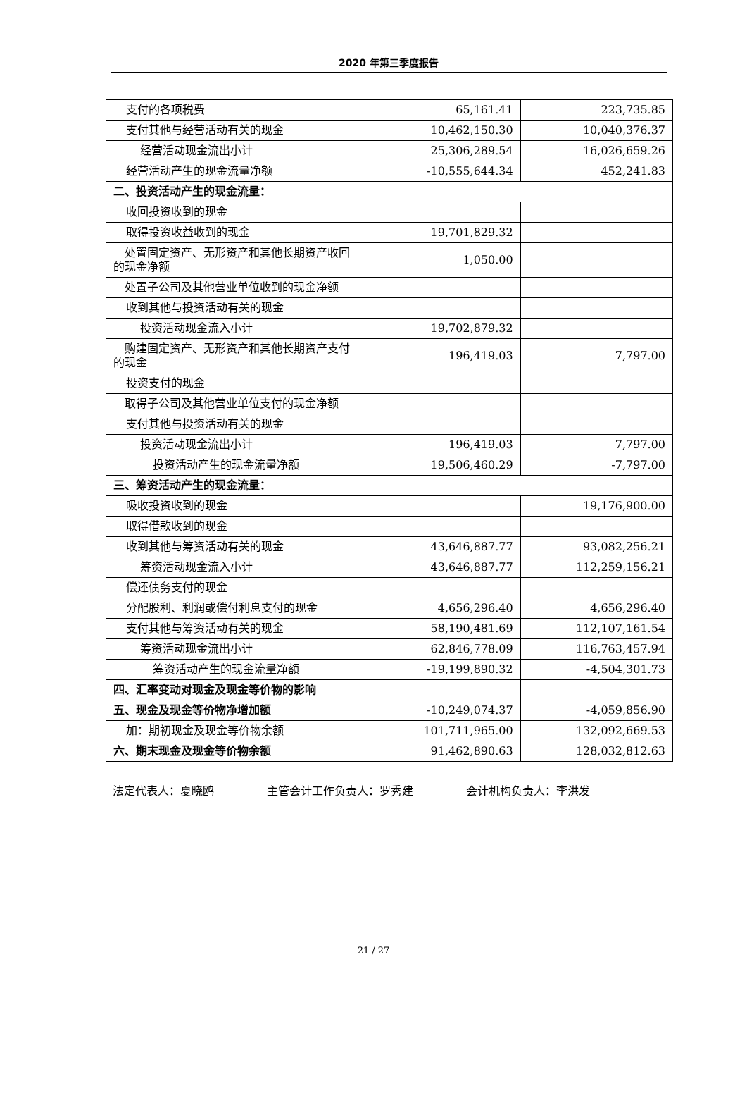2020 年第三季度报告
| 支付的各项税费 | 65,161.41 | 223,735.85 |
| 支付其他与经营活动有关的现金 | 10,462,150.30 | 10,040,376.37 |
| 经营活动现金流出小计 | 25,306,289.54 | 16,026,659.26 |
| 经营活动产生的现金流量净额 | -10,555,644.34 | 452,241.83 |
| 二、投资活动产生的现金流量： | | |
| 收回投资收到的现金 | | |
| 取得投资收益收到的现金 | 19,701,829.32 | |
| 处置固定资产、无形资产和其他长期资产收回的现金净额 | 1,050.00 | |
| 处置子公司及其他营业单位收到的现金净额 | | |
| 收到其他与投资活动有关的现金 | | |
| 投资活动现金流入小计 | 19,702,879.32 | |
| 购建固定资产、无形资产和其他长期资产支付的现金 | 196,419.03 | 7,797.00 |
| 投资支付的现金 | | |
| 取得子公司及其他营业单位支付的现金净额 | | |
| 支付其他与投资活动有关的现金 | | |
| 投资活动现金流出小计 | 196,419.03 | 7,797.00 |
| 投资活动产生的现金流量净额 | 19,506,460.29 | -7,797.00 |
| 三、筹资活动产生的现金流量： | | |
| 吸收投资收到的现金 | | 19,176,900.00 |
| 取得借款收到的现金 | | |
| 收到其他与筹资活动有关的现金 | 43,646,887.77 | 93,082,256.21 |
| 筹资活动现金流入小计 | 43,646,887.77 | 112,259,156.21 |
| 偿还债务支付的现金 | | |
| 分配股利、利润或偿付利息支付的现金 | 4,656,296.40 | 4,656,296.40 |
| 支付其他与筹资活动有关的现金 | 58,190,481.69 | 112,107,161.54 |
| 筹资活动现金流出小计 | 62,846,778.09 | 116,763,457.94 |
| 筹资活动产生的现金流量净额 | -19,199,890.32 | -4,504,301.73 |
| 四、汇率变动对现金及现金等价物的影响 | | |
| 五、现金及现金等价物净增加额 | -10,249,074.37 | -4,059,856.90 |
| 加：期初现金及现金等价物余额 | 101,711,965.00 | 132,092,669.53 |
| 六、期末现金及现金等价物余额 | 91,462,890.63 | 128,032,812.63 |
法定代表人：夏晓鸥 主管会计工作负责人：罗秀建 会计机构负责人：李洪发
21 / 27